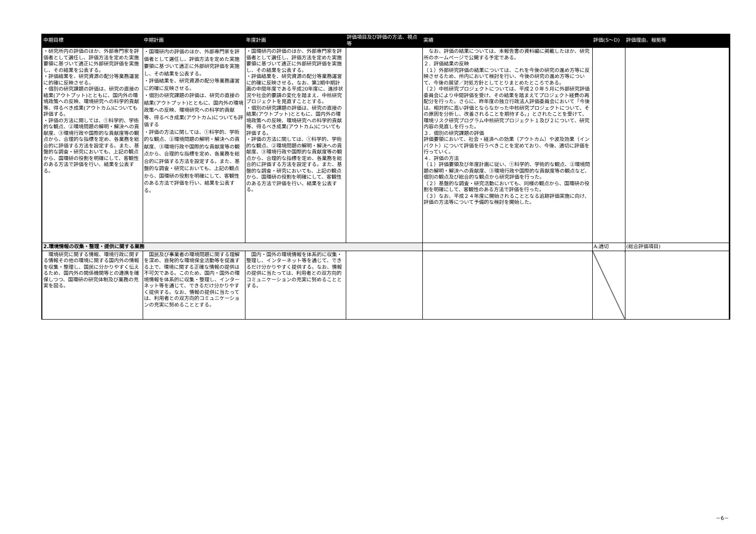| 中期目標 | 中期計画 | 年度計画 | 評価項目及び評価の方法、視点等 | 実績 | 評価(S～D) | 評価理由、根拠等 |
| --- | --- | --- | --- | --- | --- | --- |
| ・研究所内の評価のほか、外部専門家を評価者として選任し、評価方法を定めた実施要領に基づいて適正に外部研究評価を実施し、その結果を公表する。 ・評価結果を、研究資源の配分等業務運営に的確に反映させる。 ・個別の研究課題の評価は、研究の直接の結果(アウトプット)とともに、国内外の環境政策への反映、環境研究への科学的貢献等、得るべき成果(アウトカム)についても評価する。 ・評価の方法に関しては、①科学的、学術的な観点、②環境問題の解明・解決への貢献度、③環境行政や国際的な貢献度等の観点から、合理的な指標を定め、各業務を総合的に評価する方法を設定する。また、基盤的な調査・研究においても、上記の観点から、国環研の役割を明確にして、客観性のある方法で評価を行い、結果を公表する。 | ・国環研内の評価のほか、外部専門家を評価者として選任し、評価方法を定めた実施要領に基づいて適正に外部研究評価を実施し、その結果を公表する。 ・評価結果を、研究資源の配分等業務運営に的確に反映させる。 ・個別の研究課題の評価は、研究の直接の結果(アウトプット)とともに、国内外の環境政策への反映、環境研究への科学的貢献等、得るべき成果(アウトカム)についても評価する ・評価の方法に関しては、①科学的、学術的な観点、②環境問題の解明・解決への貢献度、③環境行政や国際的な貢献度等の観点から、合理的な指標を定め、各業務を総合的に評価する方法を設定する。また、基盤的な調査・研究においても、上記の観点から、国環研の役割を明確にして、客観性のある方法で評価を行い、結果を公表する。 | ・国環研内の評価のほか、外部専門家を評価者として選任し、評価方法を定めた実施要領に基づいて適正に外部研究評価を実施し、その結果を公表する。 ・評価結果を、研究資源の配分等業務運営に的確に反映させる。なお、第2期中期計画の中間年度である平成20年度に、進捗状況や社会的要請の変化を踏まえ、中核研究プロジェクトを見直すこととする。 ・個別の研究課題の評価は、研究の直接の結果(アウトプット)とともに、国内外の環境政策への反映、環境研究への科学的貢献等、得るべき成果(アウトカム)についても評価する。 ・評価の方法に関しては、①科学的、学術的な観点、②環境問題の解明・解決への貢献度、③環境行政や国際的な貢献度等の観点から、合理的な指標を定め、各業務を総合的に評価する方法を設定する。また、基盤的な調査・研究においても、上記の観点から、国環研の役割を明確にして、客観性のある方法で評価を行い、結果を公表する。 | | なお、評価の結果については、本報告書の資料編に掲載したほか、研究所のホームページで公開する予定である。 ２．評価結果の反映 （１）外部研究評価の結果については、これを今後の研究の進め方等に反映させるため、所内において検討を行い、今後の研究の進め方等について、今後の展望／対処方針としてとりまとめたところである。 （２）中核研究プロジェクトについては、平成２０年５月に外部研究評価委員会により中間評価を受け、その結果を踏まえてプロジェクト経費の再配分を行った。さらに、昨年度の独立行政法人評価委員会において「今後は、相対的に高い評価とならなかった中核研究プロジェクトについて、その原因を分析し、改善されることを期待する。」とされたことを受けて、環境リスク研究プログラム中核研究プロジェクト１及び２について、研究内容の見直しを行った。 ３．個別の研究課題の評価 評価要領において、社会・経済への効果（アウトカム）や波及効果（インパクト）について評価を行うべきことを定めており、今後、適切に評価を行っていく。 ４．評価の方法 （１）評価要領及び年度計画に従い、①科学的、学術的な観点、②環境問題の解明・解決への貢献度、③環境行政や国際的な貢献度等の観点など、個別の観点及び総合的な観点から研究評価を行った。 （２）基盤的な調査・研究活動においても、同様の観点から、国環研の役割を明確にして、客観性のある方法で評価を行った。 （３）なお、平成２４年度に開始されることとなる追跡評価実施に向け、評価の方法等について予備的な検討を開始した。 | | |
| 2.環境情報の収集・整理・提供に関する業務 | | | | | A:適切 | (総合評価項目) |
| 環境研究に関する情報、環境行政に関する情報その他の環境に関する国内外の情報を収集・整理し、国民に分かりやすく伝えるため、国内外の関係機関等との連携を確保しつつ、国環研の研究体制及び業務の充実を図る。 | 国民及び事業者の環境問題に関する理解を深め、自発的な環境保全活動等を促進する上で、環境に関する正確な情報の提供は不可欠である。このため、国内・国外の環境情報を体系的に収集・整理し、インターネット等を通じて、できるだけ分かりやすく提供する。なお、情報の提供に当たっては、利用者との双方向的コミュニケーションの充実に努めることとする。 | 国内・国外の環境情報を体系的に収集・整理し、インターネット等を通じて、できるだけ分かりやすく提供する。なお、情報の提供に当たっては、利用者との双方向的コミュニケーションの充実に努めることとする。 | | | | |
－6－